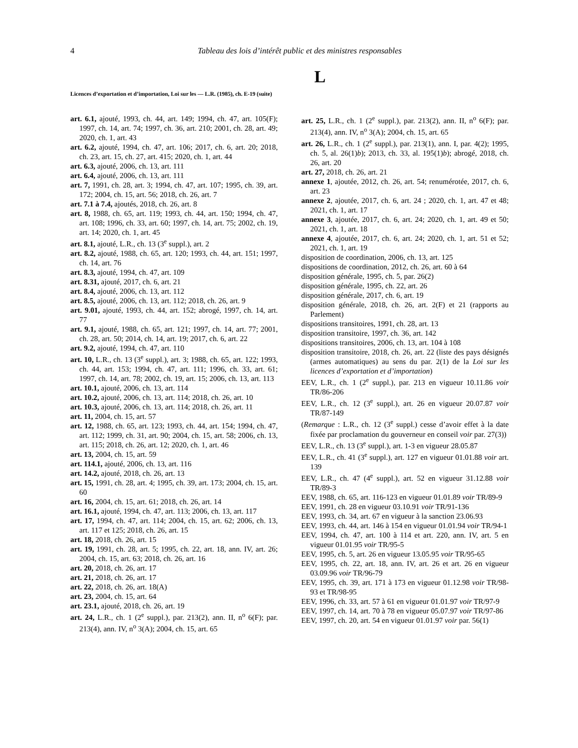4 Tableau des lois d’intérêt public et des ministres responsables
L
Licences d’exportation et d’importation, Loi sur les — L.R. (1985), ch. E-19 (suite)
art. 6.1, ajouté, 1993, ch. 44, art. 149; 1994, ch. 47, art. 105(F); 1997, ch. 14, art. 74; 1997, ch. 36, art. 210; 2001, ch. 28, art. 49; 2020, ch. 1, art. 43
art. 6.2, ajouté, 1994, ch. 47, art. 106; 2017, ch. 6, art. 20; 2018, ch. 23, art. 15, ch. 27, art. 415; 2020, ch. 1, art. 44
art. 6.3, ajouté, 2006, ch. 13, art. 111
art. 6.4, ajouté, 2006, ch. 13, art. 111
art. 7, 1991, ch. 28, art. 3; 1994, ch. 47, art. 107; 1995, ch. 39, art. 172; 2004, ch. 15, art. 56; 2018, ch. 26, art. 7
art. 7.1 à 7.4, ajoutés, 2018, ch. 26, art. 8
art. 8, 1988, ch. 65, art. 119; 1993, ch. 44, art. 150; 1994, ch. 47, art. 108; 1996, ch. 33, art. 60; 1997, ch. 14, art. 75; 2002, ch. 19, art. 14; 2020, ch. 1, art. 45
art. 8.1, ajouté, L.R., ch. 13 (3<sup>e</sup> suppl.), art. 2
art. 8.2, ajouté, 1988, ch. 65, art. 120; 1993, ch. 44, art. 151; 1997, ch. 14, art. 76
art. 8.3, ajouté, 1994, ch. 47, art. 109
art. 8.31, ajouté, 2017, ch. 6, art. 21
art. 8.4, ajouté, 2006, ch. 13, art. 112
art. 8.5, ajouté, 2006, ch. 13, art. 112; 2018, ch. 26, art. 9
art. 9.01, ajouté, 1993, ch. 44, art. 152; abrogé, 1997, ch. 14, art. 77
art. 9.1, ajouté, 1988, ch. 65, art. 121; 1997, ch. 14, art. 77; 2001, ch. 28, art. 50; 2014, ch. 14, art. 19; 2017, ch. 6, art. 22
art. 9.2, ajouté, 1994, ch. 47, art. 110
art. 10, L.R., ch. 13 (3<sup>e</sup> suppl.), art. 3; 1988, ch. 65, art. 122; 1993, ch. 44, art. 153; 1994, ch. 47, art. 111; 1996, ch. 33, art. 61; 1997, ch. 14, art. 78; 2002, ch. 19, art. 15; 2006, ch. 13, art. 113
art. 10.1, ajouté, 2006, ch. 13, art. 114
art. 10.2, ajouté, 2006, ch. 13, art. 114; 2018, ch. 26, art. 10
art. 10.3, ajouté, 2006, ch. 13, art. 114; 2018, ch. 26, art. 11
art. 11, 2004, ch. 15, art. 57
art. 12, 1988, ch. 65, art. 123; 1993, ch. 44, art. 154; 1994, ch. 47, art. 112; 1999, ch. 31, art. 90; 2004, ch. 15, art. 58; 2006, ch. 13, art. 115; 2018, ch. 26, art. 12; 2020, ch. 1, art. 46
art. 13, 2004, ch. 15, art. 59
art. 114.1, ajouté, 2006, ch. 13, art. 116
art. 14.2, ajouté, 2018, ch. 26, art. 13
art. 15, 1991, ch. 28, art. 4; 1995, ch. 39, art. 173; 2004, ch. 15, art. 60
art. 16, 2004, ch. 15, art. 61; 2018, ch. 26, art. 14
art. 16.1, ajouté, 1994, ch. 47, art. 113; 2006, ch. 13, art. 117
art. 17, 1994, ch. 47, art. 114; 2004, ch. 15, art. 62; 2006, ch. 13, art. 117 et 125; 2018, ch. 26, art. 15
art. 18, 2018, ch. 26, art. 15
art. 19, 1991, ch. 28, art. 5; 1995, ch. 22, art. 18, ann. IV, art. 26; 2004, ch. 15, art. 63; 2018, ch. 26, art. 16
art. 20, 2018, ch. 26, art. 17
art. 21, 2018, ch. 26, art. 17
art. 22, 2018, ch. 26, art. 18(A)
art. 23, 2004, ch. 15, art. 64
art. 23.1, ajouté, 2018, ch. 26, art. 19
art. 24, L.R., ch. 1 (2<sup>e</sup> suppl.), par. 213(2), ann. II, n<sup>o</sup> 6(F); par. 213(4), ann. IV, n<sup>o</sup> 3(A); 2004, ch. 15, art. 65
art. 25, L.R., ch. 1 (2<sup>e</sup> suppl.), par. 213(2), ann. II, n<sup>o</sup> 6(F); par. 213(4), ann. IV, n<sup>o</sup> 3(A); 2004, ch. 15, art. 65
art. 26, L.R., ch. 1 (2<sup>e</sup> suppl.), par. 213(1), ann. I, par. 4(2); 1995, ch. 5, al. 26(1)b); 2013, ch. 33, al. 195(1)b); abrogé, 2018, ch. 26, art. 20
art. 27, 2018, ch. 26, art. 21
annexe 1, ajoutée, 2012, ch. 26, art. 54; renumérotée, 2017, ch. 6, art. 23
annexe 2, ajoutée, 2017, ch. 6, art. 24 ; 2020, ch. 1, art. 47 et 48; 2021, ch. 1, art. 17
annexe 3, ajoutée, 2017, ch. 6, art. 24; 2020, ch. 1, art. 49 et 50; 2021, ch. 1, art. 18
annexe 4, ajoutée, 2017, ch. 6, art. 24; 2020, ch. 1, art. 51 et 52; 2021, ch. 1, art. 19
disposition de coordination, 2006, ch. 13, art. 125
dispositions de coordination, 2012, ch. 26, art. 60 à 64
disposition générale, 1995, ch. 5, par. 26(2)
disposition générale, 1995, ch. 22, art. 26
disposition générale, 2017, ch. 6, art. 19
disposition générale, 2018, ch. 26, art. 2(F) et 21 (rapports au Parlement)
dispositions transitoires, 1991, ch. 28, art. 13
disposition transitoire, 1997, ch. 36, art. 142
dispositions transitoires, 2006, ch. 13, art. 104 à 108
disposition transitoire, 2018, ch. 26, art. 22 (liste des pays désignés (armes automatiques) au sens du par. 2(1) de la Loi sur les licences d’exportation et d’importation)
EEV, L.R., ch. 1 (2<sup>e</sup> suppl.), par. 213 en vigueur 10.11.86 voir TR/86-206
EEV, L.R., ch. 12 (3<sup>e</sup> suppl.), art. 26 en vigueur 20.07.87 voir TR/87-149
(Remarque : L.R., ch. 12 (3<sup>e</sup> suppl.) cesse d’avoir effet à la date fixée par proclamation du gouverneur en conseil voir par. 27(3))
EEV, L.R., ch. 13 (3<sup>e</sup> suppl.), art. 1-3 en vigueur 28.05.87
EEV, L.R., ch. 41 (3<sup>e</sup> suppl.), art. 127 en vigueur 01.01.88 voir art. 139
EEV, L.R., ch. 47 (4<sup>e</sup> suppl.), art. 52 en vigueur 31.12.88 voir TR/89-3
EEV, 1988, ch. 65, art. 116-123 en vigueur 01.01.89 voir TR/89-9
EEV, 1991, ch. 28 en vigueur 03.10.91 voir TR/91-136
EEV, 1993, ch. 34, art. 67 en vigueur à la sanction 23.06.93
EEV, 1993, ch. 44, art. 146 à 154 en vigueur 01.01.94 voir TR/94-1
EEV, 1994, ch. 47, art. 100 à 114 et art. 220, ann. IV, art. 5 en vigueur 01.01.95 voir TR/95-5
EEV, 1995, ch. 5, art. 26 en vigueur 13.05.95 voir TR/95-65
EEV, 1995, ch. 22, art. 18, ann. IV, art. 26 et art. 26 en vigueur 03.09.96 voir TR/96-79
EEV, 1995, ch. 39, art. 171 à 173 en vigueur 01.12.98 voir TR/98-93 et TR/98-95
EEV, 1996, ch. 33, art. 57 à 61 en vigueur 01.01.97 voir TR/97-9
EEV, 1997, ch. 14, art. 70 à 78 en vigueur 05.07.97 voir TR/97-86
EEV, 1997, ch. 20, art. 54 en vigueur 01.01.97 voir par. 56(1)